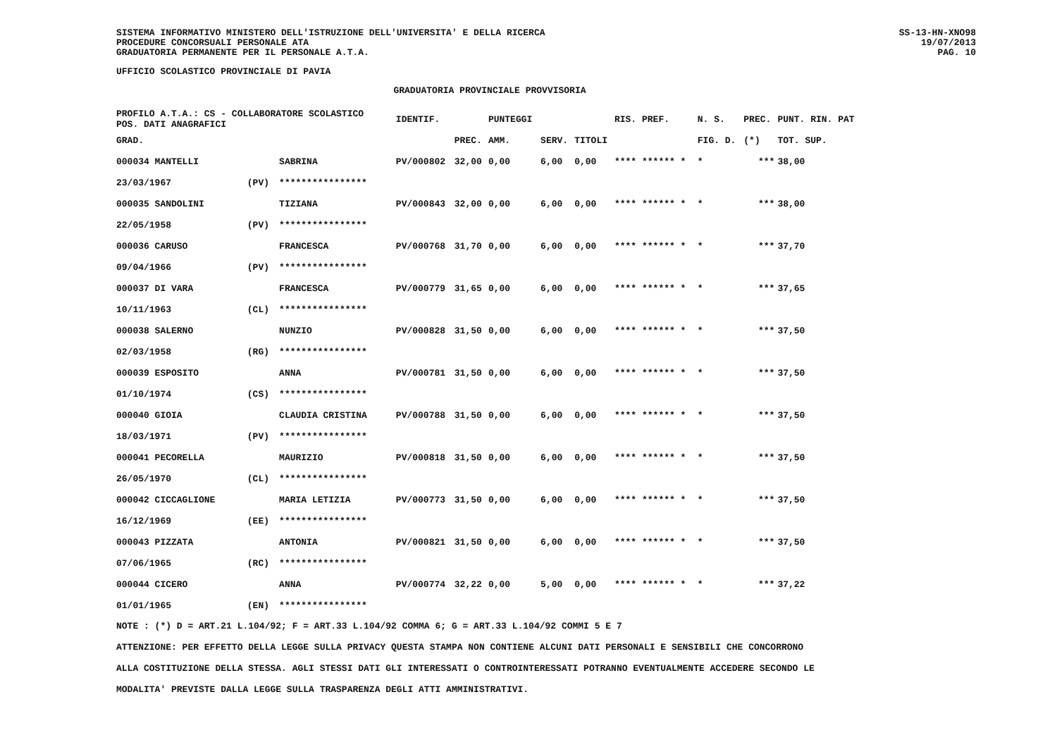SISTEMA INFORMATIVO MINISTERO DELL'ISTRUZIONE DELL'UNIVERSITA' E DELLA RICERCA
PROCEDURE CONCORSUALI PERSONALE ATA
GRADUATORIA PERMANENTE PER IL PERSONALE A.T.A.
SS-13-HN-XNO98
19/07/2013
PAG. 10
UFFICIO SCOLASTICO PROVINCIALE DI PAVIA
GRADUATORIA PROVINCIALE PROVVISORIA
| PROFILO A.T.A.: CS - COLLABORATORE SCOLASTICO POS. DATI ANAGRAFICI | | | IDENTIF. | | PUNTEGGI | | | RIS. PREF. | N. S. | PREC. | PUNT. RIN. PAT |
| --- | --- | --- | --- | --- | --- | --- | --- | --- | --- | --- | --- |
| GRAD. | | | | PREC. | AMM. | SERV. | TITOLI | | FIG. D. | (*) | TOT. SUP. |
| 000034 MANTELLI | | SABRINA | PV/000802 | 32,00 | 0,00 | 6,00 | 0,00 | **** ****** * | * | *** | 38,00 |
| 23/03/1967 | (PV) | **************** | | | | | | | | | |
| 000035 SANDOLINI | | TIZIANA | PV/000843 | 32,00 | 0,00 | 6,00 | 0,00 | **** ****** * | * | *** | 38,00 |
| 22/05/1958 | (PV) | **************** | | | | | | | | | |
| 000036 CARUSO | | FRANCESCA | PV/000768 | 31,70 | 0,00 | 6,00 | 0,00 | **** ****** * | * | *** | 37,70 |
| 09/04/1966 | (PV) | **************** | | | | | | | | | |
| 000037 DI VARA | | FRANCESCA | PV/000779 | 31,65 | 0,00 | 6,00 | 0,00 | **** ****** * | * | *** | 37,65 |
| 10/11/1963 | (CL) | **************** | | | | | | | | | |
| 000038 SALERNO | | NUNZIO | PV/000828 | 31,50 | 0,00 | 6,00 | 0,00 | **** ****** * | * | *** | 37,50 |
| 02/03/1958 | (RG) | **************** | | | | | | | | | |
| 000039 ESPOSITO | | ANNA | PV/000781 | 31,50 | 0,00 | 6,00 | 0,00 | **** ****** * | * | *** | 37,50 |
| 01/10/1974 | (CS) | **************** | | | | | | | | | |
| 000040 GIOIA | | CLAUDIA CRISTINA | PV/000788 | 31,50 | 0,00 | 6,00 | 0,00 | **** ****** * | * | *** | 37,50 |
| 18/03/1971 | (PV) | **************** | | | | | | | | | |
| 000041 PECORELLA | | MAURIZIO | PV/000818 | 31,50 | 0,00 | 6,00 | 0,00 | **** ****** * | * | *** | 37,50 |
| 26/05/1970 | (CL) | **************** | | | | | | | | | |
| 000042 CICCAGLIONE | | MARIA LETIZIA | PV/000773 | 31,50 | 0,00 | 6,00 | 0,00 | **** ****** * | * | *** | 37,50 |
| 16/12/1969 | (EE) | **************** | | | | | | | | | |
| 000043 PIZZATA | | ANTONIA | PV/000821 | 31,50 | 0,00 | 6,00 | 0,00 | **** ****** * | * | *** | 37,50 |
| 07/06/1965 | (RC) | **************** | | | | | | | | | |
| 000044 CICERO | | ANNA | PV/000774 | 32,22 | 0,00 | 5,00 | 0,00 | **** ****** * | * | *** | 37,22 |
| 01/01/1965 | (EN) | **************** | | | | | | | | | |
NOTE : (*) D = ART.21 L.104/92; F = ART.33 L.104/92 COMMA 6; G = ART.33 L.104/92 COMMI 5 E 7
ATTENZIONE: PER EFFETTO DELLA LEGGE SULLA PRIVACY QUESTA STAMPA NON CONTIENE ALCUNI DATI PERSONALI E SENSIBILI CHE CONCORRONO
ALLA COSTITUZIONE DELLA STESSA. AGLI STESSI DATI GLI INTERESSATI O CONTROINTERESSATI POTRANNO EVENTUALMENTE ACCEDERE SECONDO LE
MODALITA' PREVISTE DALLA LEGGE SULLA TRASPARENZA DEGLI ATTI AMMINISTRATIVI.